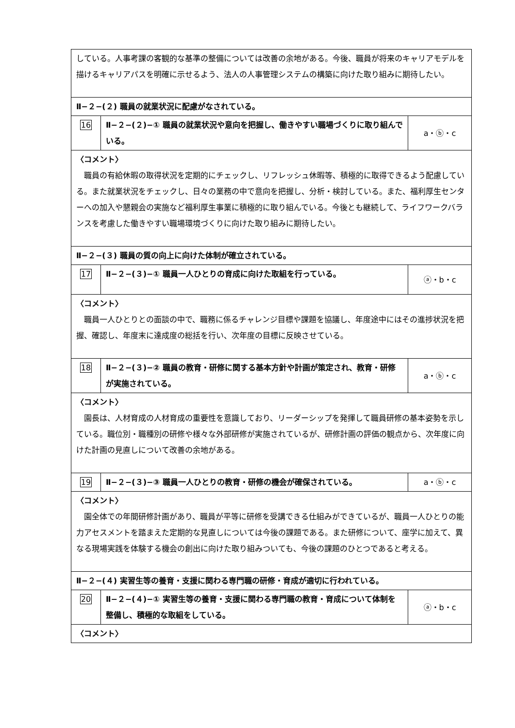| している。人事考課の客観的な基準の整備については改善の余地がある。今後、職員が将来のキャリアモデルを描けるキャリアパスを明確に示せるよう、法人の人事管理システムの構築に向けた取り組みに期待したい。 | | |
| Ⅱ−２−(２) 職員の就業状況に配慮がなされている。 | | |
| 16 | Ⅱ−２−(２)−① 職員の就業状況や意向を把握し、働きやすい職場づくりに取り組んでいる。 | a・ⓑ・c |
| 〈コメント〉 職員の有給休暇の取得状況を定期的にチェックし、リフレッシュ休暇等、積極的に取得できるよう配慮している。また就業状況をチェックし、日々の業務の中で意向を把握し、分析・検討している。また、福利厚生センターへの加入や懇親会の実施など福利厚生事業に積極的に取り組んでいる。今後とも継続して、ライフワークバランスを考慮した働きやすい職場環境づくりに向けた取り組みに期待したい。 | | |
| Ⅱ−２−(３) 職員の質の向上に向けた体制が確立されている。 | | |
| 17 | Ⅱ−２−(３)−① 職員一人ひとりの育成に向けた取組を行っている。 | ⓐ・b・c |
| 〈コメント〉 職員一人ひとりとの面談の中で、職務に係るチャレンジ目標や課題を協議し、年度途中にはその進捗状況を把握、確認し、年度末に達成度の総括を行い、次年度の目標に反映させている。 | | |
| 18 | Ⅱ−２−(３)−② 職員の教育・研修に関する基本方針や計画が策定され、教育・研修が実施されている。 | a・ⓑ・c |
| 〈コメント〉 園長は、人材育成の人材育成の重要性を意識しており、リーダーシップを発揮して職員研修の基本姿勢を示している。職位別・職種別の研修や様々な外部研修が実施されているが、研修計画の評価の観点から、次年度に向けた計画の見直しについて改善の余地がある。 | | |
| 19 | Ⅱ−２−(３)−③ 職員一人ひとりの教育・研修の機会が確保されている。 | a・ⓑ・c |
| 〈コメント〉 園全体での年間研修計画があり、職員が平等に研修を受講できる仕組みができているが、職員一人ひとりの能力アセスメントを踏まえた定期的な見直しについては今後の課題である。また研修について、座学に加えて、異なる現場実践を体験する機会の創出に向けた取り組みついても、今後の課題のひとつであると考える。 | | |
| Ⅱ−２−(４) 実習生等の養育・支援に関わる専門職の研修・育成が適切に行われている。 | | |
| 20 | Ⅱ−２−(４)−① 実習生等の養育・支援に関わる専門職の教育・育成について体制を整備し、積極的な取組をしている。 | ⓐ・b・c |
| 〈コメント〉 | | |